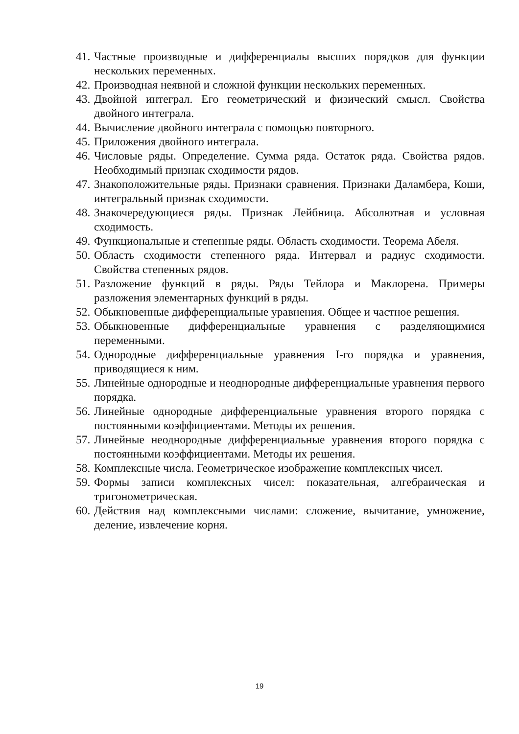41. Частные производные и дифференциалы высших порядков для функции нескольких переменных.
42. Производная неявной и сложной функции нескольких переменных.
43. Двойной интеграл. Его геометрический и физический смысл. Свойства двойного интеграла.
44. Вычисление двойного интеграла с помощью повторного.
45. Приложения двойного интеграла.
46. Числовые ряды. Определение. Сумма ряда. Остаток ряда. Свойства рядов. Необходимый признак сходимости рядов.
47. Знакоположительные ряды. Признаки сравнения. Признаки Даламбера, Коши, интегральный признак сходимости.
48. Знакочередующиеся ряды. Признак Лейбница. Абсолютная и условная сходимость.
49. Функциональные и степенные ряды. Область сходимости. Теорема Абеля.
50. Область сходимости степенного ряда. Интервал и радиус сходимости. Свойства степенных рядов.
51. Разложение функций в ряды. Ряды Тейлора и Маклорена. Примеры разложения элементарных функций в ряды.
52. Обыкновенные дифференциальные уравнения. Общее и частное решения.
53. Обыкновенные дифференциальные уравнения с разделяющимися переменными.
54. Однородные дифференциальные уравнения I-го порядка и уравнения, приводящиеся к ним.
55. Линейные однородные и неоднородные дифференциальные уравнения первого порядка.
56. Линейные однородные дифференциальные уравнения второго порядка с постоянными коэффициентами. Методы их решения.
57. Линейные неоднородные дифференциальные уравнения второго порядка с постоянными коэффициентами. Методы их решения.
58. Комплексные числа. Геометрическое изображение комплексных чисел.
59. Формы записи комплексных чисел: показательная, алгебраическая и тригонометрическая.
60. Действия над комплексными числами: сложение, вычитание, умножение, деление, извлечение корня.
19